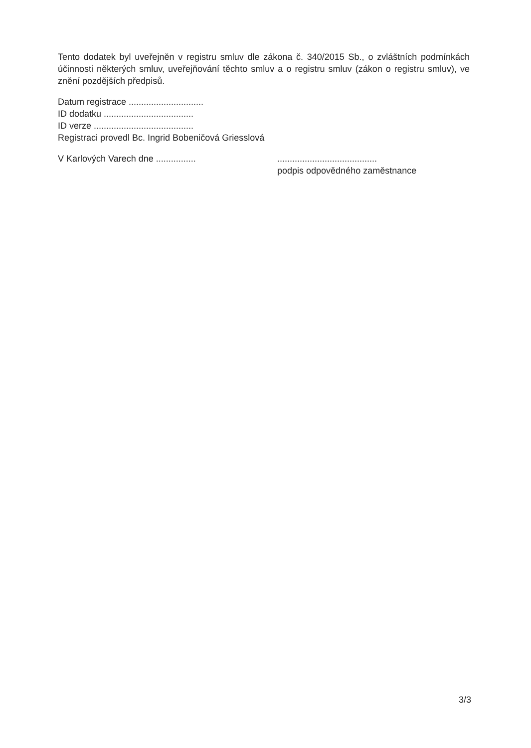Tento dodatek byl uveřejněn v registru smluv dle zákona č. 340/2015 Sb., o zvláštních podmínkách účinnosti některých smluv, uveřejňování těchto smluv a o registru smluv (zákon o registru smluv), ve znění pozdějších předpisů.
Datum registrace ..............................
ID dodatku ....................................
ID verze ........................................
Registraci provedl Bc. Ingrid Bobeničová Griesslová
V Karlových Varech dne ................ ........................................
podpis odpovědného zaměstnance
3/3